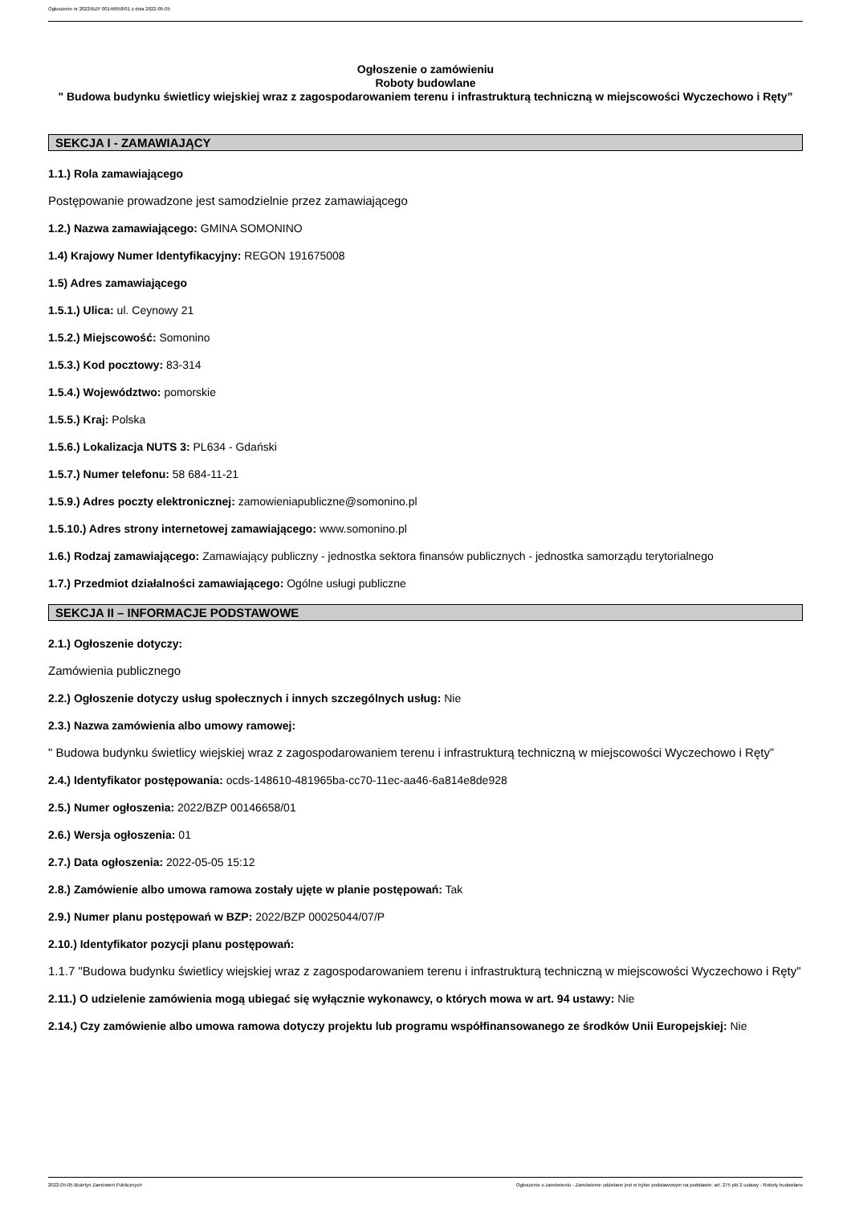Ogłoszenie nr 2022/BZP 00146658/01 z dnia 2022-05-05
Ogłoszenie o zamówieniu
Roboty budowlane
" Budowa budynku świetlicy wiejskiej wraz z zagospodarowaniem terenu i infrastrukturą techniczną w miejscowości Wyczechowo i Ręty”
SEKCJA I - ZAMAWIAJĄCY
1.1.) Rola zamawiającego
Postępowanie prowadzone jest samodzielnie przez zamawiającego
1.2.) Nazwa zamawiającego: GMINA SOMONINO
1.4) Krajowy Numer Identyfikacyjny: REGON 191675008
1.5) Adres zamawiającego
1.5.1.) Ulica: ul. Ceynowy 21
1.5.2.) Miejscowość: Somonino
1.5.3.) Kod pocztowy: 83-314
1.5.4.) Województwo: pomorskie
1.5.5.) Kraj: Polska
1.5.6.) Lokalizacja NUTS 3: PL634 - Gdański
1.5.7.) Numer telefonu: 58 684-11-21
1.5.9.) Adres poczty elektronicznej: zamowieniapubliczne@somonino.pl
1.5.10.) Adres strony internetowej zamawiającego: www.somonino.pl
1.6.) Rodzaj zamawiającego: Zamawiający publiczny - jednostka sektora finansów publicznych - jednostka samorządu terytorialnego
1.7.) Przedmiot działalności zamawiającego: Ogólne usługi publiczne
SEKCJA II – INFORMACJE PODSTAWOWE
2.1.) Ogłoszenie dotyczy:
Zamówienia publicznego
2.2.) Ogłoszenie dotyczy usług społecznych i innych szczególnych usług: Nie
2.3.) Nazwa zamówienia albo umowy ramowej:
" Budowa budynku świetlicy wiejskiej wraz z zagospodarowaniem terenu i infrastrukturą techniczną w miejscowości Wyczechowo i Ręty”
2.4.) Identyfikator postępowania: ocds-148610-481965ba-cc70-11ec-aa46-6a814e8de928
2.5.) Numer ogłoszenia: 2022/BZP 00146658/01
2.6.) Wersja ogłoszenia: 01
2.7.) Data ogłoszenia: 2022-05-05 15:12
2.8.) Zamówienie albo umowa ramowa zostały ujęte w planie postępowań: Tak
2.9.) Numer planu postępowań w BZP: 2022/BZP 00025044/07/P
2.10.) Identyfikator pozycji planu postępowań:
1.1.7 "Budowa budynku świetlicy wiejskiej wraz z zagospodarowaniem terenu i infrastrukturą techniczną w miejscowości Wyczechowo i Ręty"
2.11.) O udzielenie zamówienia mogą ubiegać się wyłącznie wykonawcy, o których mowa w art. 94 ustawy: Nie
2.14.) Czy zamówienie albo umowa ramowa dotyczy projektu lub programu współfinansowanego ze środków Unii Europejskiej: Nie
2022-05-05 Biuletyn Zamówień Publicznych Ogłoszenie o zamówieniu - Zamówienie udzielane jest w trybie podstawowym na podstawie: art. 275 pkt 2 ustawy - Roboty budowlane